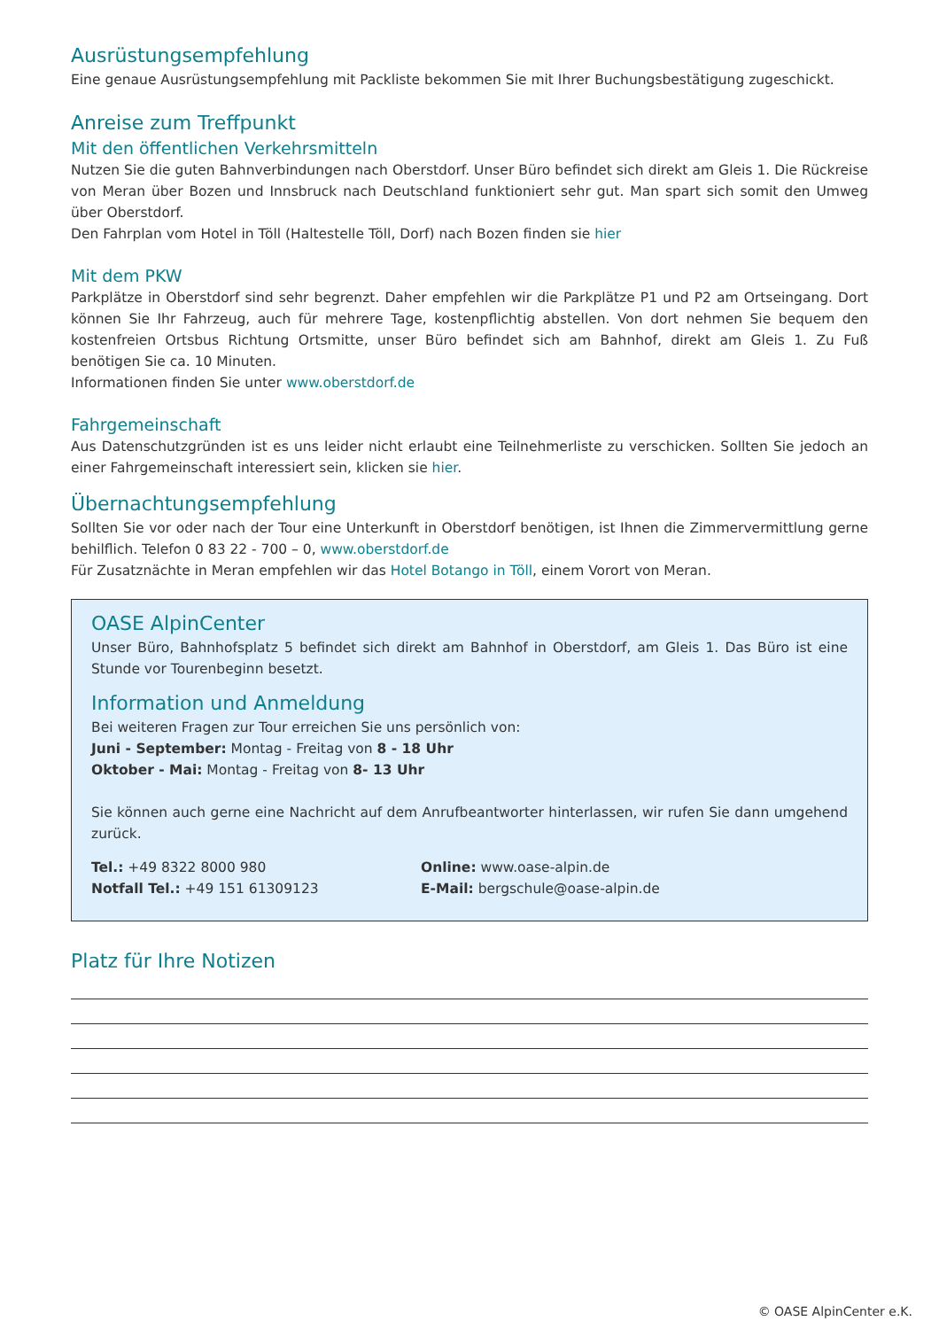Ausrüstungsempfehlung
Eine genaue Ausrüstungsempfehlung mit Packliste bekommen Sie mit Ihrer Buchungsbestätigung zugeschickt.
Anreise zum Treffpunkt
Mit den öffentlichen Verkehrsmitteln
Nutzen Sie die guten Bahnverbindungen nach Oberstdorf. Unser Büro befindet sich direkt am Gleis 1. Die Rückreise von Meran über Bozen und Innsbruck nach Deutschland funktioniert sehr gut. Man spart sich somit den Umweg über Oberstdorf.
Den Fahrplan vom Hotel in Töll (Haltestelle Töll, Dorf) nach Bozen finden sie hier
Mit dem PKW
Parkplätze in Oberstdorf sind sehr begrenzt. Daher empfehlen wir die Parkplätze P1 und P2 am Ortseingang. Dort können Sie Ihr Fahrzeug, auch für mehrere Tage, kostenpflichtig abstellen. Von dort nehmen Sie bequem den kostenfreien Ortsbus Richtung Ortsmitte, unser Büro befindet sich am Bahnhof, direkt am Gleis 1. Zu Fuß benötigen Sie ca. 10 Minuten.
Informationen finden Sie unter www.oberstdorf.de
Fahrgemeinschaft
Aus Datenschutzgründen ist es uns leider nicht erlaubt eine Teilnehmerliste zu verschicken. Sollten Sie jedoch an einer Fahrgemeinschaft interessiert sein, klicken sie hier.
Übernachtungsempfehlung
Sollten Sie vor oder nach der Tour eine Unterkunft in Oberstdorf benötigen, ist Ihnen die Zimmervermittlung gerne behilflich. Telefon 0 83 22 - 700 – 0, www.oberstdorf.de
Für Zusatznächte in Meran empfehlen wir das Hotel Botango in Töll, einem Vorort von Meran.
OASE AlpinCenter
Unser Büro, Bahnhofsplatz 5 befindet sich direkt am Bahnhof in Oberstdorf, am Gleis 1. Das Büro ist eine Stunde vor Tourenbeginn besetzt.
Information und Anmeldung
Bei weiteren Fragen zur Tour erreichen Sie uns persönlich von:
Juni - September: Montag - Freitag von 8 - 18 Uhr
Oktober - Mai: Montag - Freitag von 8- 13 Uhr
Sie können auch gerne eine Nachricht auf dem Anrufbeantworter hinterlassen, wir rufen Sie dann umgehend zurück.
Tel.: +49 8322 8000 980
Notfall Tel.: +49 151 61309123
Online: www.oase-alpin.de
E-Mail: bergschule@oase-alpin.de
Platz für Ihre Notizen
© OASE AlpinCenter e.K.